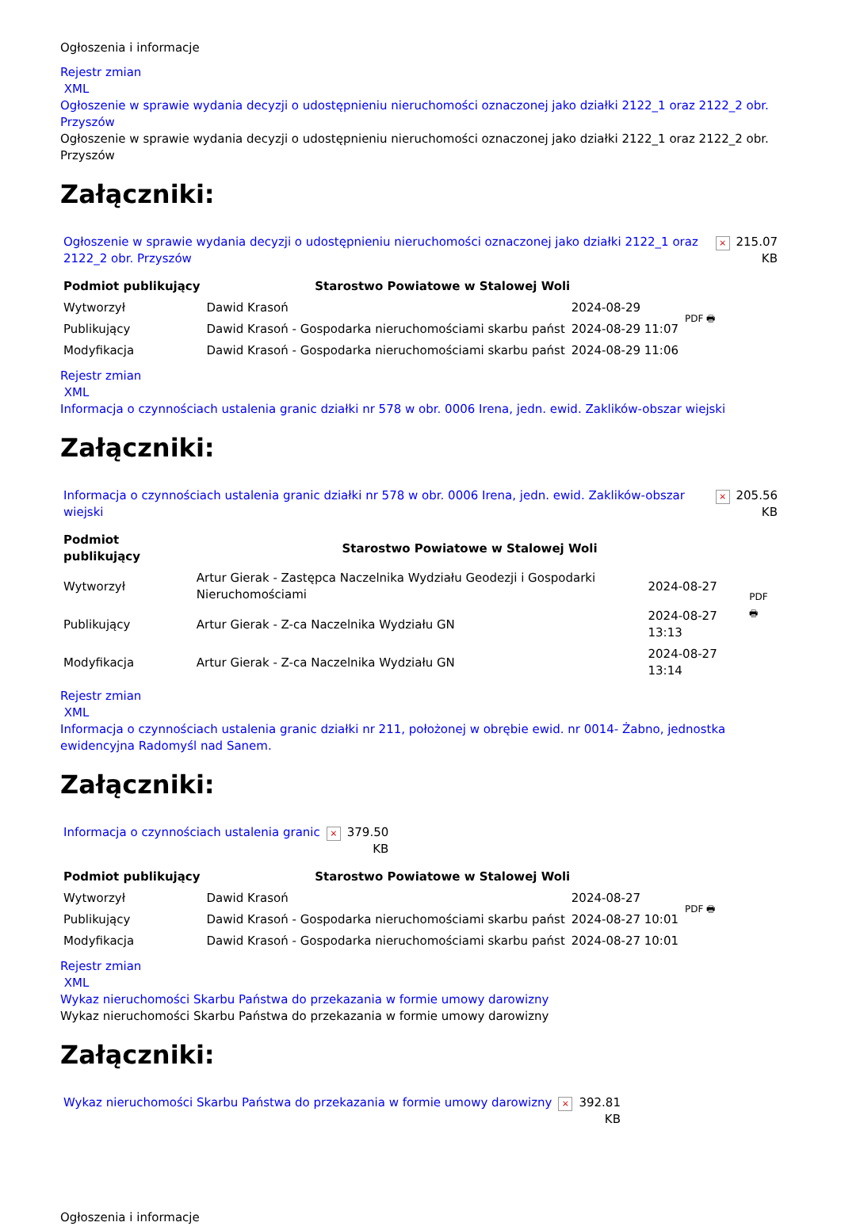Ogłoszenia i informacje
Rejestr zmian
XML
Ogłoszenie w sprawie wydania decyzji o udostępnieniu nieruchomości oznaczonej jako działki 2122_1 oraz 2122_2 obr. Przyszów
Ogłoszenie w sprawie wydania decyzji o udostępnieniu nieruchomości oznaczonej jako działki 2122_1 oraz 2122_2 obr. Przyszów
Załączniki:
| Ogłoszenie w sprawie wydania decyzji o udostępnieniu nieruchomości oznaczonej jako działki 2122_1 oraz 2122_2 obr. Przyszów | × | 215.07 KB |
| Podmiot publikujący | Starostwo Powiatowe w Stalowej Woli | | PDF 🖶 |
| Wytworzył | Dawid Krasoń | 2024-08-29 | |
| Publikujący | Dawid Krasoń - Gospodarka nieruchomościami skarbu państ | 2024-08-29 11:07 | |
| Modyfikacja | Dawid Krasoń - Gospodarka nieruchomościami skarbu państ | 2024-08-29 11:06 | |
Rejestr zmian
XML
Informacja o czynnościach ustalenia granic działki nr 578 w obr. 0006 Irena, jedn. ewid. Zaklików-obszar wiejski
Załączniki:
| Informacja o czynnościach ustalenia granic działki nr 578 w obr. 0006 Irena, jedn. ewid. Zaklików-obszar wiejski | × | 205.56 KB |
| Podmiot publikujący | Starostwo Powiatowe w Stalowej Woli | | PDF 🖶 |
| Wytworzył | Artur Gierak - Zastępca Naczelnika Wydziału Geodezji i Gospodarki Nieruchomościami | 2024-08-27 | |
| Publikujący | Artur Gierak - Z-ca Naczelnika Wydziału GN | 2024-08-27 13:13 | |
| Modyfikacja | Artur Gierak - Z-ca Naczelnika Wydziału GN | 2024-08-27 13:14 | |
Rejestr zmian
XML
Informacja o czynnościach ustalenia granic działki nr 211, położonej w obrębie ewid. nr 0014- Żabno, jednostka ewidencyjna Radomyśl nad Sanem.
Załączniki:
| Informacja o czynnościach ustalenia granic | × | 379.50 KB |
| Podmiot publikujący | Starostwo Powiatowe w Stalowej Woli | | PDF 🖶 |
| Wytworzył | Dawid Krasoń | 2024-08-27 | |
| Publikujący | Dawid Krasoń - Gospodarka nieruchomościami skarbu państ | 2024-08-27 10:01 | |
| Modyfikacja | Dawid Krasoń - Gospodarka nieruchomościami skarbu państ | 2024-08-27 10:01 | |
Rejestr zmian
XML
Wykaz nieruchomości Skarbu Państwa do przekazania w formie umowy darowizny
Wykaz nieruchomości Skarbu Państwa do przekazania w formie umowy darowizny
Załączniki:
| Wykaz nieruchomości Skarbu Państwa do przekazania w formie umowy darowizny | × | 392.81 KB |
Ogłoszenia i informacje